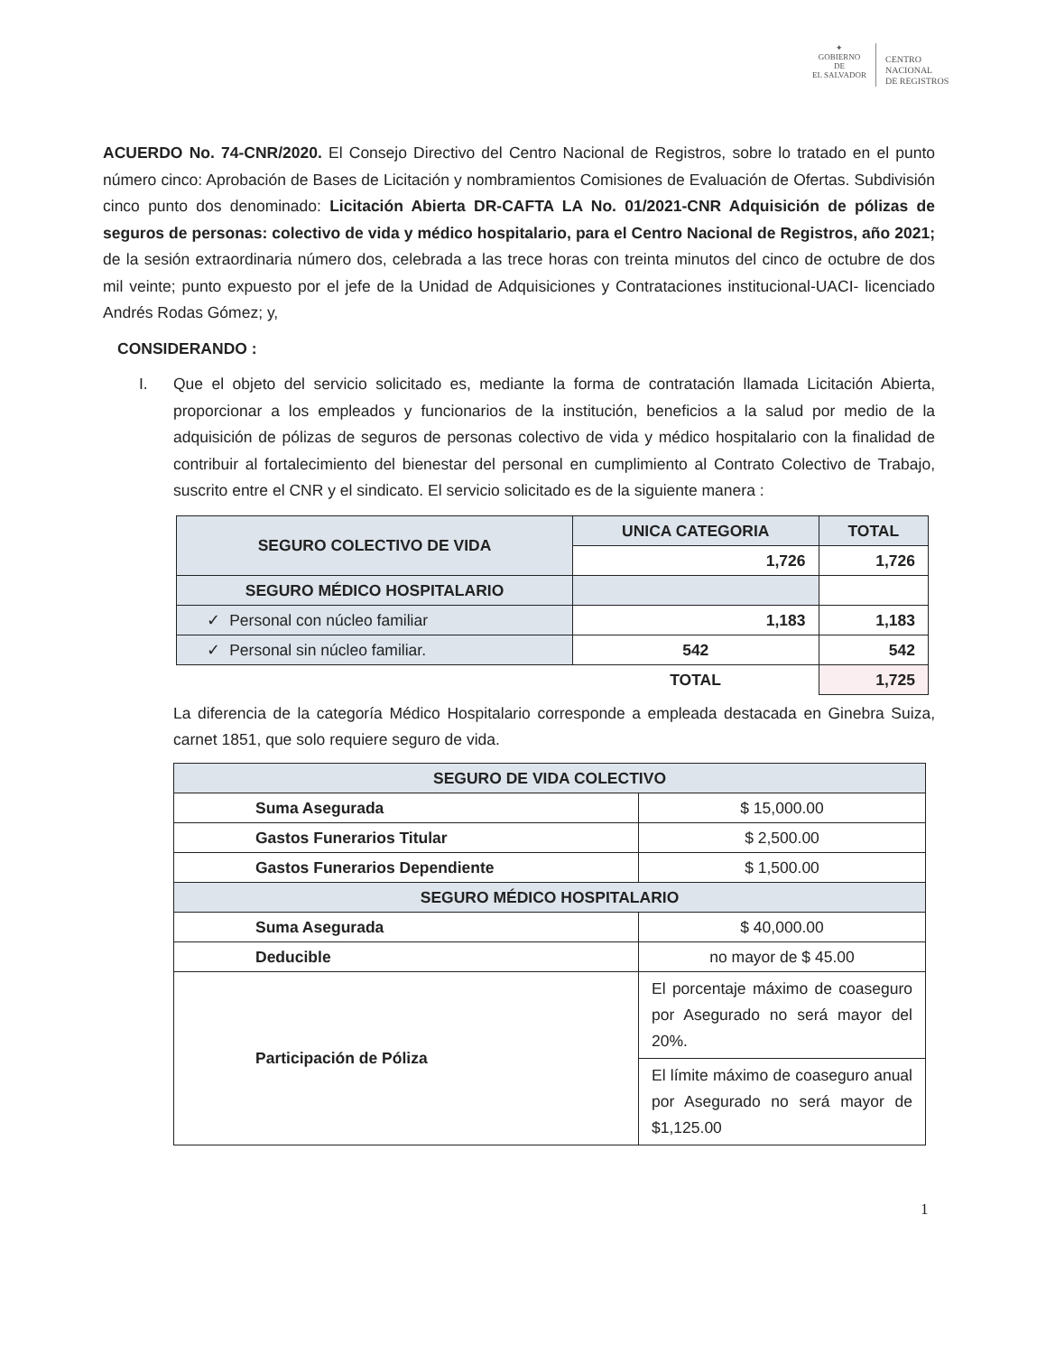✦
GOBIERNO DE
EL SALVADOR
CENTRO
NACIONAL
DE REGISTROS
ACUERDO No. 74-CNR/2020. El Consejo Directivo del Centro Nacional de Registros, sobre lo tratado en el punto número cinco: Aprobación de Bases de Licitación y nombramientos Comisiones de Evaluación de Ofertas. Subdivisión cinco punto dos denominado: Licitación Abierta DR-CAFTA LA No. 01/2021-CNR Adquisición de pólizas de seguros de personas: colectivo de vida y médico hospitalario, para el Centro Nacional de Registros, año 2021; de la sesión extraordinaria número dos, celebrada a las trece horas con treinta minutos del cinco de octubre de dos mil veinte; punto expuesto por el jefe de la Unidad de Adquisiciones y Contrataciones institucional-UACI- licenciado Andrés Rodas Gómez; y,
CONSIDERANDO :
I. Que el objeto del servicio solicitado es, mediante la forma de contratación llamada Licitación Abierta, proporcionar a los empleados y funcionarios de la institución, beneficios a la salud por medio de la adquisición de pólizas de seguros de personas colectivo de vida y médico hospitalario con la finalidad de contribuir al fortalecimiento del bienestar del personal en cumplimiento al Contrato Colectivo de Trabajo, suscrito entre el CNR y el sindicato. El servicio solicitado es de la siguiente manera :
| SEGURO COLECTIVO DE VIDA | UNICA CATEGORIA | TOTAL |
| | 1,726 | 1,726 |
| SEGURO MÉDICO HOSPITALARIO | | |
| ✓ Personal con núcleo familiar | 1,183 | 1,183 |
| ✓ Personal sin núcleo familiar. | 542 | 542 |
| | TOTAL | 1,725 |
La diferencia de la categoría Médico Hospitalario corresponde a empleada destacada en Ginebra Suiza, carnet 1851, que solo requiere seguro de vida.
| SEGURO DE VIDA COLECTIVO | |
| Suma Asegurada | $ 15,000.00 |
| Gastos Funerarios Titular | $ 2,500.00 |
| Gastos Funerarios Dependiente | $ 1,500.00 |
| SEGURO MÉDICO HOSPITALARIO | |
| Suma Asegurada | $ 40,000.00 |
| Deducible | no mayor de $ 45.00 |
| Participación de Póliza | El porcentaje máximo de coaseguro por Asegurado no será mayor del 20%. |
| | El límite máximo de coaseguro anual por Asegurado no será mayor de $1,125.00 |
1